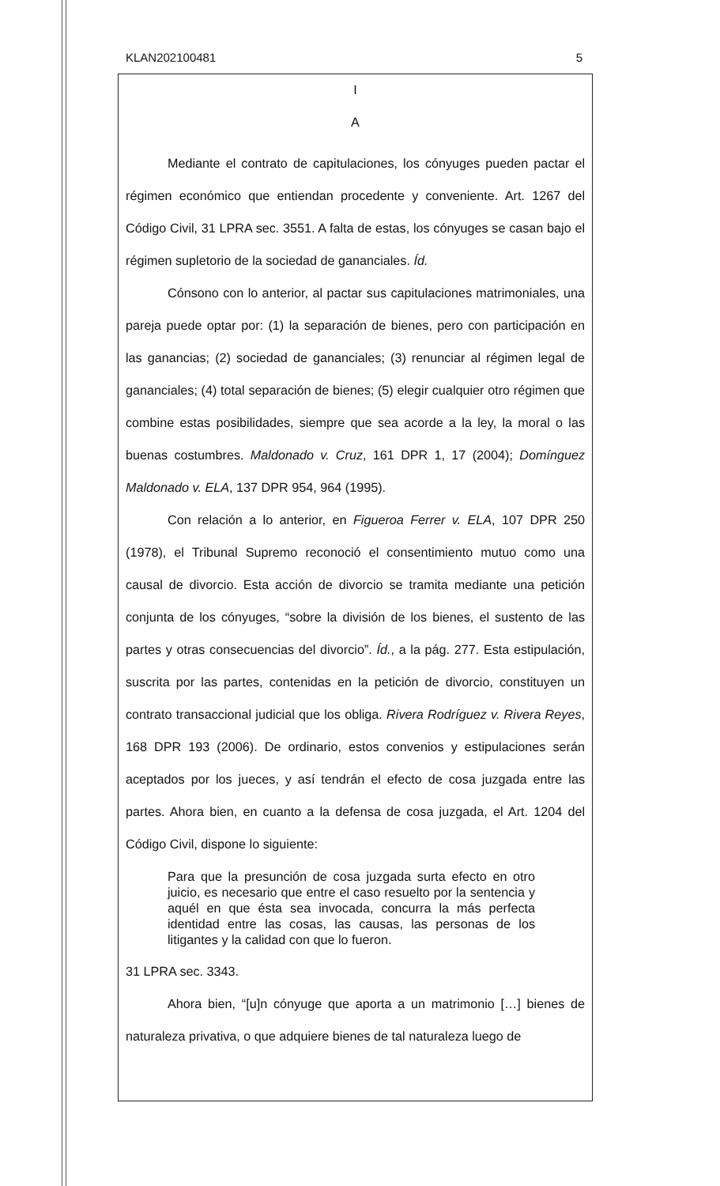KLAN202100481 5
I
A
Mediante el contrato de capitulaciones, los cónyuges pueden pactar el régimen económico que entiendan procedente y conveniente. Art. 1267 del Código Civil, 31 LPRA sec. 3551. A falta de estas, los cónyuges se casan bajo el régimen supletorio de la sociedad de gananciales. Íd.
Cónsono con lo anterior, al pactar sus capitulaciones matrimoniales, una pareja puede optar por: (1) la separación de bienes, pero con participación en las ganancias; (2) sociedad de gananciales; (3) renunciar al régimen legal de gananciales; (4) total separación de bienes; (5) elegir cualquier otro régimen que combine estas posibilidades, siempre que sea acorde a la ley, la moral o las buenas costumbres. Maldonado v. Cruz, 161 DPR 1, 17 (2004); Domínguez Maldonado v. ELA, 137 DPR 954, 964 (1995).
Con relación a lo anterior, en Figueroa Ferrer v. ELA, 107 DPR 250 (1978), el Tribunal Supremo reconoció el consentimiento mutuo como una causal de divorcio. Esta acción de divorcio se tramita mediante una petición conjunta de los cónyuges, “sobre la división de los bienes, el sustento de las partes y otras consecuencias del divorcio”. Íd., a la pág. 277. Esta estipulación, suscrita por las partes, contenidas en la petición de divorcio, constituyen un contrato transaccional judicial que los obliga. Rivera Rodríguez v. Rivera Reyes, 168 DPR 193 (2006). De ordinario, estos convenios y estipulaciones serán aceptados por los jueces, y así tendrán el efecto de cosa juzgada entre las partes. Ahora bien, en cuanto a la defensa de cosa juzgada, el Art. 1204 del Código Civil, dispone lo siguiente:
Para que la presunción de cosa juzgada surta efecto en otro juicio, es necesario que entre el caso resuelto por la sentencia y aquél en que ésta sea invocada, concurra la más perfecta identidad entre las cosas, las causas, las personas de los litigantes y la calidad con que lo fueron.
31 LPRA sec. 3343.
Ahora bien, “[u]n cónyuge que aporta a un matrimonio […] bienes de naturaleza privativa, o que adquiere bienes de tal naturaleza luego de